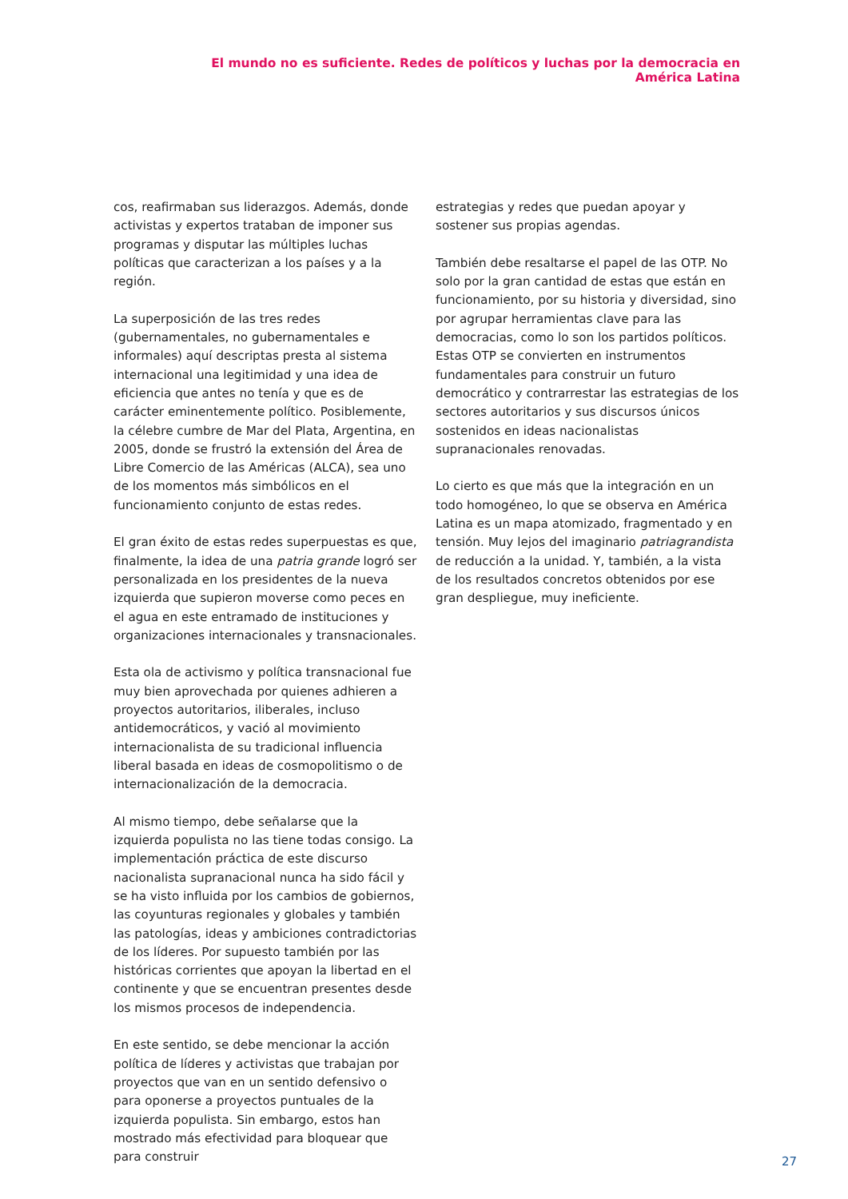El mundo no es suficiente. Redes de políticos y luchas por la democracia en América Latina
cos, reafirmaban sus liderazgos. Además, donde activistas y expertos trataban de imponer sus programas y disputar las múltiples luchas políticas que caracterizan a los países y a la región.
La superposición de las tres redes (gubernamentales, no gubernamentales e informales) aquí descriptas presta al sistema internacional una legitimidad y una idea de eficiencia que antes no tenía y que es de carácter eminentemente político. Posiblemente, la célebre cumbre de Mar del Plata, Argentina, en 2005, donde se frustró la extensión del Área de Libre Comercio de las Américas (ALCA), sea uno de los momentos más simbólicos en el funcionamiento conjunto de estas redes.
El gran éxito de estas redes superpuestas es que, finalmente, la idea de una patria grande logró ser personalizada en los presidentes de la nueva izquierda que supieron moverse como peces en el agua en este entramado de instituciones y organizaciones internacionales y transnacionales.
Esta ola de activismo y política transnacional fue muy bien aprovechada por quienes adhieren a proyectos autoritarios, iliberales, incluso antidemocráticos, y vació al movimiento internacionalista de su tradicional influencia liberal basada en ideas de cosmopolitismo o de internacionalización de la democracia.
Al mismo tiempo, debe señalarse que la izquierda populista no las tiene todas consigo. La implementación práctica de este discurso nacionalista supranacional nunca ha sido fácil y se ha visto influida por los cambios de gobiernos, las coyunturas regionales y globales y también las patologías, ideas y ambiciones contradictorias de los líderes. Por supuesto también por las históricas corrientes que apoyan la libertad en el continente y que se encuentran presentes desde los mismos procesos de independencia.
En este sentido, se debe mencionar la acción política de líderes y activistas que trabajan por proyectos que van en un sentido defensivo o para oponerse a proyectos puntuales de la izquierda populista. Sin embargo, estos han mostrado más efectividad para bloquear que para construir
estrategias y redes que puedan apoyar y sostener sus propias agendas.
También debe resaltarse el papel de las OTP. No solo por la gran cantidad de estas que están en funcionamiento, por su historia y diversidad, sino por agrupar herramientas clave para las democracias, como lo son los partidos políticos. Estas OTP se convierten en instrumentos fundamentales para construir un futuro democrático y contrarrestar las estrategias de los sectores autoritarios y sus discursos únicos sostenidos en ideas nacionalistas supranacionales renovadas.
Lo cierto es que más que la integración en un todo homogéneo, lo que se observa en América Latina es un mapa atomizado, fragmentado y en tensión. Muy lejos del imaginario patriagrandista de reducción a la unidad. Y, también, a la vista de los resultados concretos obtenidos por ese gran despliegue, muy ineficiente.
27